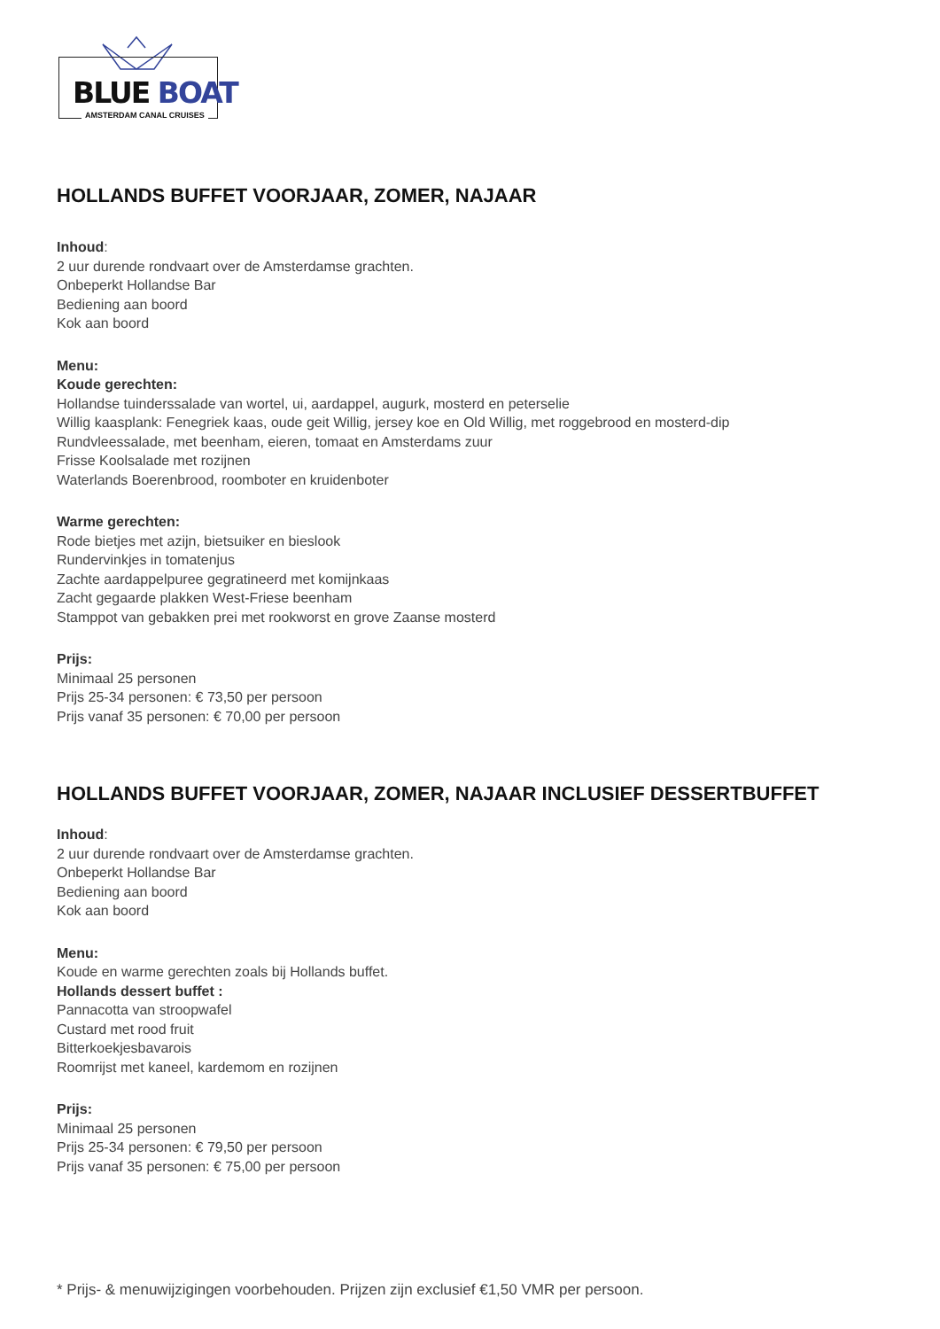BLUE BOAT
AMSTERDAM CANAL CRUISES
HOLLANDS BUFFET VOORJAAR, ZOMER, NAJAAR
Inhoud:
2 uur durende rondvaart over de Amsterdamse grachten.
Onbeperkt Hollandse Bar
Bediening aan boord
Kok aan boord
Menu:
Koude gerechten:
Hollandse tuinderssalade van wortel, ui, aardappel, augurk, mosterd en peterselie
Willig kaasplank: Fenegriek kaas, oude geit Willig, jersey koe en Old Willig, met roggebrood en mosterd-dip
Rundvleessalade, met beenham, eieren, tomaat en Amsterdams zuur
Frisse Koolsalade met rozijnen
Waterlands Boerenbrood, roomboter en kruidenboter
Warme gerechten:
Rode bietjes met azijn, bietsuiker en bieslook
Rundervinkjes in tomatenjus
Zachte aardappelpuree gegratineerd met komijnkaas
Zacht gegaarde plakken West-Friese beenham
Stamppot van gebakken prei met rookworst en grove Zaanse mosterd
Prijs:
Minimaal 25 personen
Prijs 25-34 personen: € 73,50 per persoon
Prijs vanaf 35 personen: € 70,00 per persoon
HOLLANDS BUFFET VOORJAAR, ZOMER, NAJAAR INCLUSIEF DESSERTBUFFET
Inhoud:
2 uur durende rondvaart over de Amsterdamse grachten.
Onbeperkt Hollandse Bar
Bediening aan boord
Kok aan boord
Menu:
Koude en warme gerechten zoals bij Hollands buffet.
Hollands dessert buffet :
Pannacotta van stroopwafel
Custard met rood fruit
Bitterkoekjesbavarois
Roomrijst met kaneel, kardemom en rozijnen
Prijs:
Minimaal 25 personen
Prijs 25-34 personen: € 79,50 per persoon
Prijs vanaf 35 personen: € 75,00 per persoon
* Prijs- & menuwijzigingen voorbehouden. Prijzen zijn exclusief €1,50 VMR per persoon.